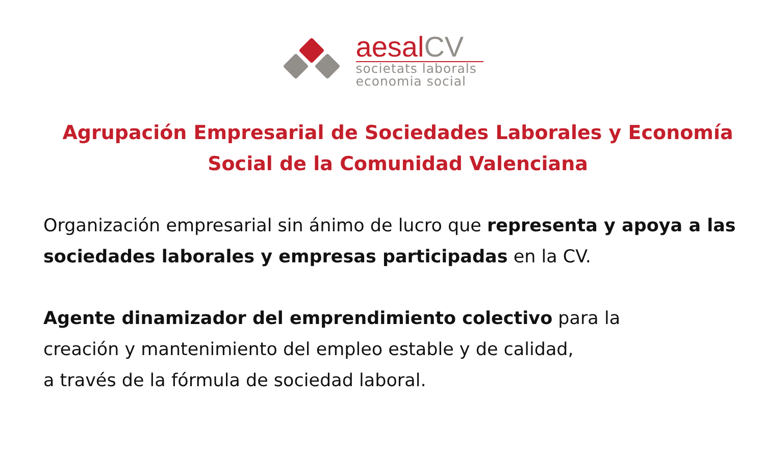aesalCV
societats laborals
economia social
Agrupación Empresarial de Sociedades Laborales y Economía Social de la Comunidad Valenciana
Organización empresarial sin ánimo de lucro que representa y apoya a las sociedades laborales y empresas participadas en la CV.
Agente dinamizador del emprendimiento colectivo para la
creación y mantenimiento del empleo estable y de calidad,
a través de la fórmula de sociedad laboral.